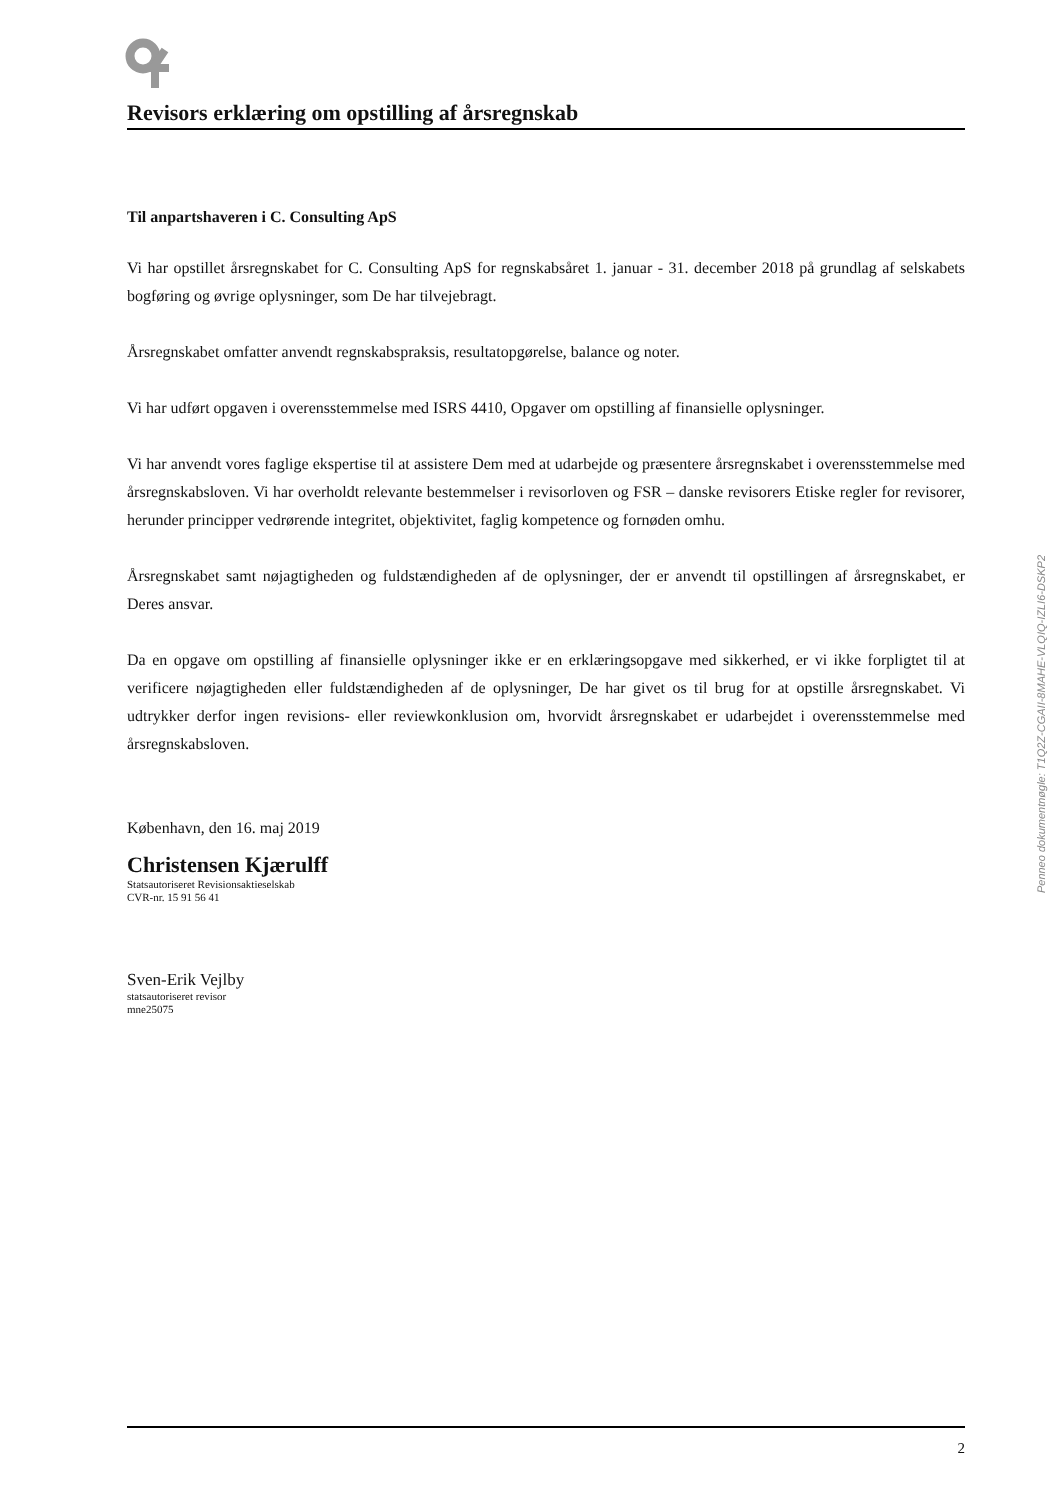Revisors erklæring om opstilling af årsregnskab
Til anpartshaveren i C. Consulting ApS
Vi har opstillet årsregnskabet for C. Consulting ApS for regnskabsåret 1. januar - 31. december 2018 på grundlag af selskabets bogføring og øvrige oplysninger, som De har tilvejebragt.
Årsregnskabet omfatter anvendt regnskabspraksis, resultatopgørelse, balance og noter.
Vi har udført opgaven i overensstemmelse med ISRS 4410, Opgaver om opstilling af finansielle oplysninger.
Vi har anvendt vores faglige ekspertise til at assistere Dem med at udarbejde og præsentere årsregnskabet i overensstemmelse med årsregnskabsloven. Vi har overholdt relevante bestemmelser i revisorloven og FSR – danske revisorers Etiske regler for revisorer, herunder principper vedrørende integritet, objektivitet, faglig kompetence og fornøden omhu.
Årsregnskabet samt nøjagtigheden og fuldstændigheden af de oplysninger, der er anvendt til opstillingen af årsregnskabet, er Deres ansvar.
Da en opgave om opstilling af finansielle oplysninger ikke er en erklæringsopgave med sikkerhed, er vi ikke forpligtet til at verificere nøjagtigheden eller fuldstændigheden af de oplysninger, De har givet os til brug for at opstille årsregnskabet. Vi udtrykker derfor ingen revisions- eller reviewkonklusion om, hvorvidt årsregnskabet er udarbejdet i overensstemmelse med årsregnskabsloven.
København, den 16. maj 2019
Christensen Kjærulff
Statsautoriseret Revisionsaktieselskab
CVR-nr. 15 91 56 41
Sven-Erik Vejlby
statsautoriseret revisor
mne25075
Penneo dokumentnøgle: T1Q2Z-CGAII-8MAHE-VLQIQ-IZLI6-DSKP2
2